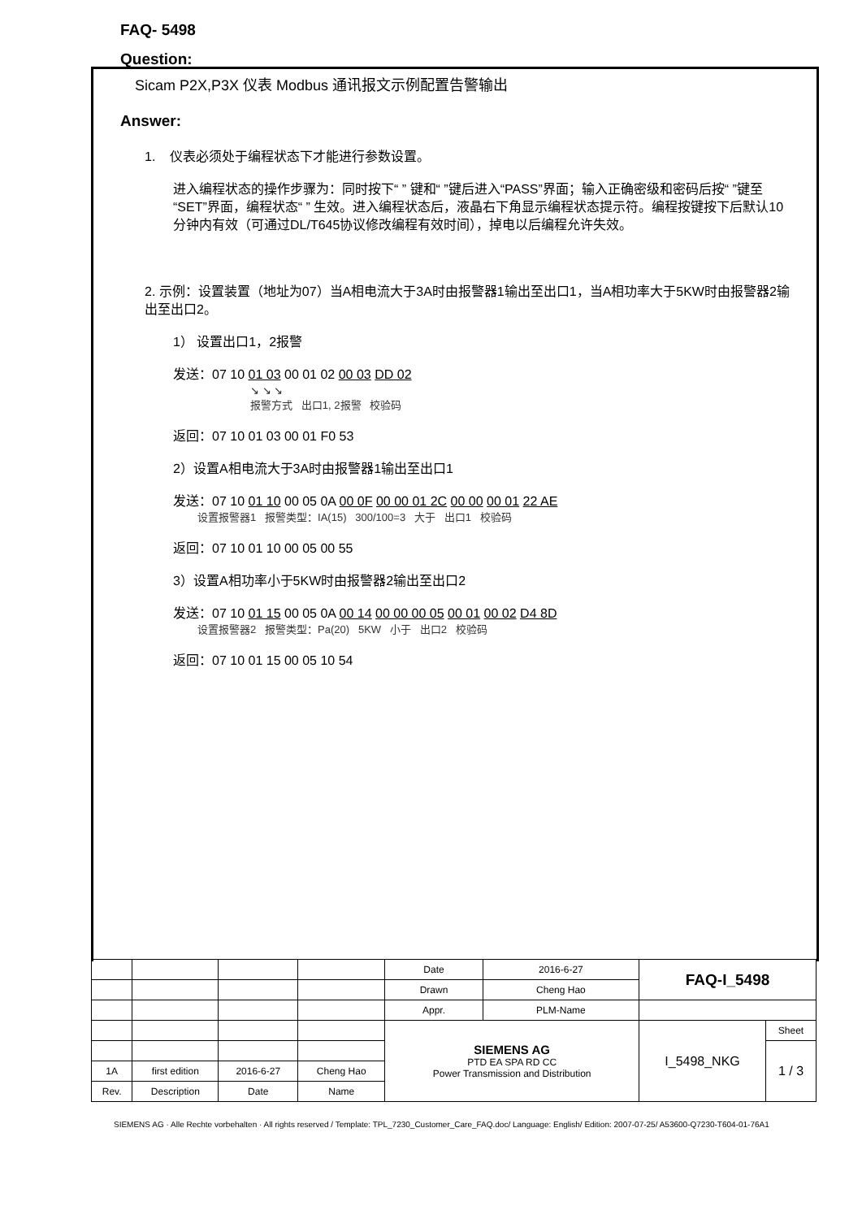FAQ- 5498
Question:
Sicam P2X,P3X 仪表 Modbus 通讯报文示例配置告警输出
Answer:
1. 仪表必须处于编程状态下才能进行参数设置。
进入编程状态的操作步骤为：同时按下“ ” 键和“ ”键后进入“PASS”界面；输入正确密级和密码后按“ ”键至“SET”界面，编程状态“ ” 生效。进入编程状态后，液晶右下角显示编程状态提示符。编程按键按下后默认10分钟内有效（可通过DL/T645协议修改编程有效时间），掉电以后编程允许失效。
2. 示例：设置装置（地址为07）当A相电流大于3A时由报警器1输出至出口1，当A相功率大于5KW时由报警器2输出至出口2。
1） 设置出口1，2报警
发送：07 10 01 03 00 01 02 00 03 DD 02
↘ ↘ ↘
报警方式 出口1, 2报警 校验码
返回：07 10 01 03 00 01 F0 53
2）设置A相电流大于3A时由报警器1输出至出口1
发送：07 10 01 10 00 05 0A 00 0F 00 00 01 2C 00 00 00 01 22 AE
设置报警器1 报警类型：IA(15) 300/100=3 大于 出口1 校验码
返回：07 10 01 10 00 05 00 55
3）设置A相功率小于5KW时由报警器2输出至出口2
发送：07 10 01 15 00 05 0A 00 14 00 00 00 05 00 01 00 02 D4 8D
设置报警器2 报警类型：Pa(20) 5KW 小于 出口2 校验码
返回：07 10 01 15 00 05 10 54
| | | | | Date | 2016-6-27 | FAQ-I_5498 | |
| | | | | Drawn | Cheng Hao | | |
| | | | | Appr. | PLM-Name | | |
| | | | | SIEMENS AG PTD EA SPA RD CC Power Transmission and Distribution | | I_5498_NKG | Sheet |
| | | | | | | | 1 / 3 |
| 1A | first edition | 2016-6-27 | Cheng Hao | | | | |
| Rev. | Description | Date | Name | | | | |
SIEMENS AG · Alle Rechte vorbehalten · All rights reserved / Template: TPL_7230_Customer_Care_FAQ.doc/ Language: English/ Edition: 2007-07-25/ A53600-Q7230-T604-01-76A1